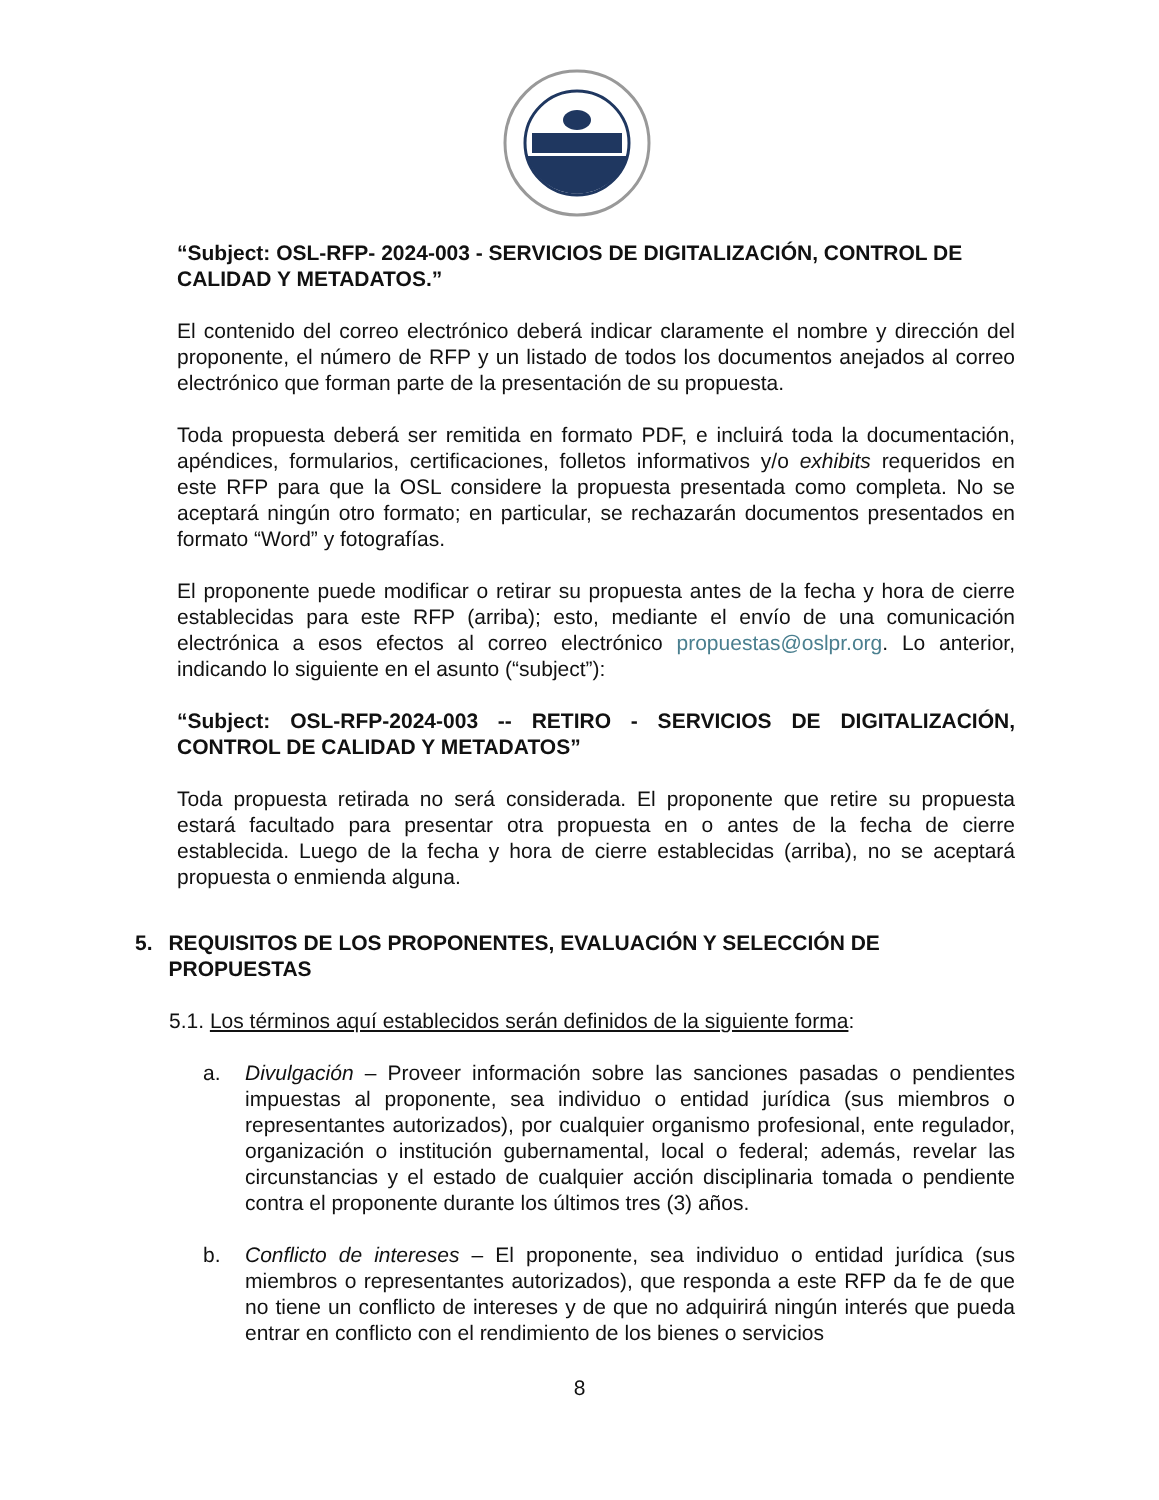“Subject: OSL-RFP- 2024-003 - SERVICIOS DE DIGITALIZACIÓN, CONTROL DE CALIDAD Y METADATOS.”
El contenido del correo electrónico deberá indicar claramente el nombre y dirección del proponente, el número de RFP y un listado de todos los documentos anejados al correo electrónico que forman parte de la presentación de su propuesta.
Toda propuesta deberá ser remitida en formato PDF, e incluirá toda la documentación, apéndices, formularios, certificaciones, folletos informativos y/o exhibits requeridos en este RFP para que la OSL considere la propuesta presentada como completa. No se aceptará ningún otro formato; en particular, se rechazarán documentos presentados en formato “Word” y fotografías.
El proponente puede modificar o retirar su propuesta antes de la fecha y hora de cierre establecidas para este RFP (arriba); esto, mediante el envío de una comunicación electrónica a esos efectos al correo electrónico propuestas@oslpr.org. Lo anterior, indicando lo siguiente en el asunto (“subject”):
“Subject: OSL-RFP-2024-003 -- RETIRO - SERVICIOS DE DIGITALIZACIÓN, CONTROL DE CALIDAD Y METADATOS”
Toda propuesta retirada no será considerada. El proponente que retire su propuesta estará facultado para presentar otra propuesta en o antes de la fecha de cierre establecida. Luego de la fecha y hora de cierre establecidas (arriba), no se aceptará propuesta o enmienda alguna.
5. REQUISITOS DE LOS PROPONENTES, EVALUACIÓN Y SELECCIÓN DE PROPUESTAS
5.1. Los términos aquí establecidos serán definidos de la siguiente forma:
a. Divulgación – Proveer información sobre las sanciones pasadas o pendientes impuestas al proponente, sea individuo o entidad jurídica (sus miembros o representantes autorizados), por cualquier organismo profesional, ente regulador, organización o institución gubernamental, local o federal; además, revelar las circunstancias y el estado de cualquier acción disciplinaria tomada o pendiente contra el proponente durante los últimos tres (3) años.
b. Conflicto de intereses – El proponente, sea individuo o entidad jurídica (sus miembros o representantes autorizados), que responda a este RFP da fe de que no tiene un conflicto de intereses y de que no adquirirá ningún interés que pueda entrar en conflicto con el rendimiento de los bienes o servicios
8